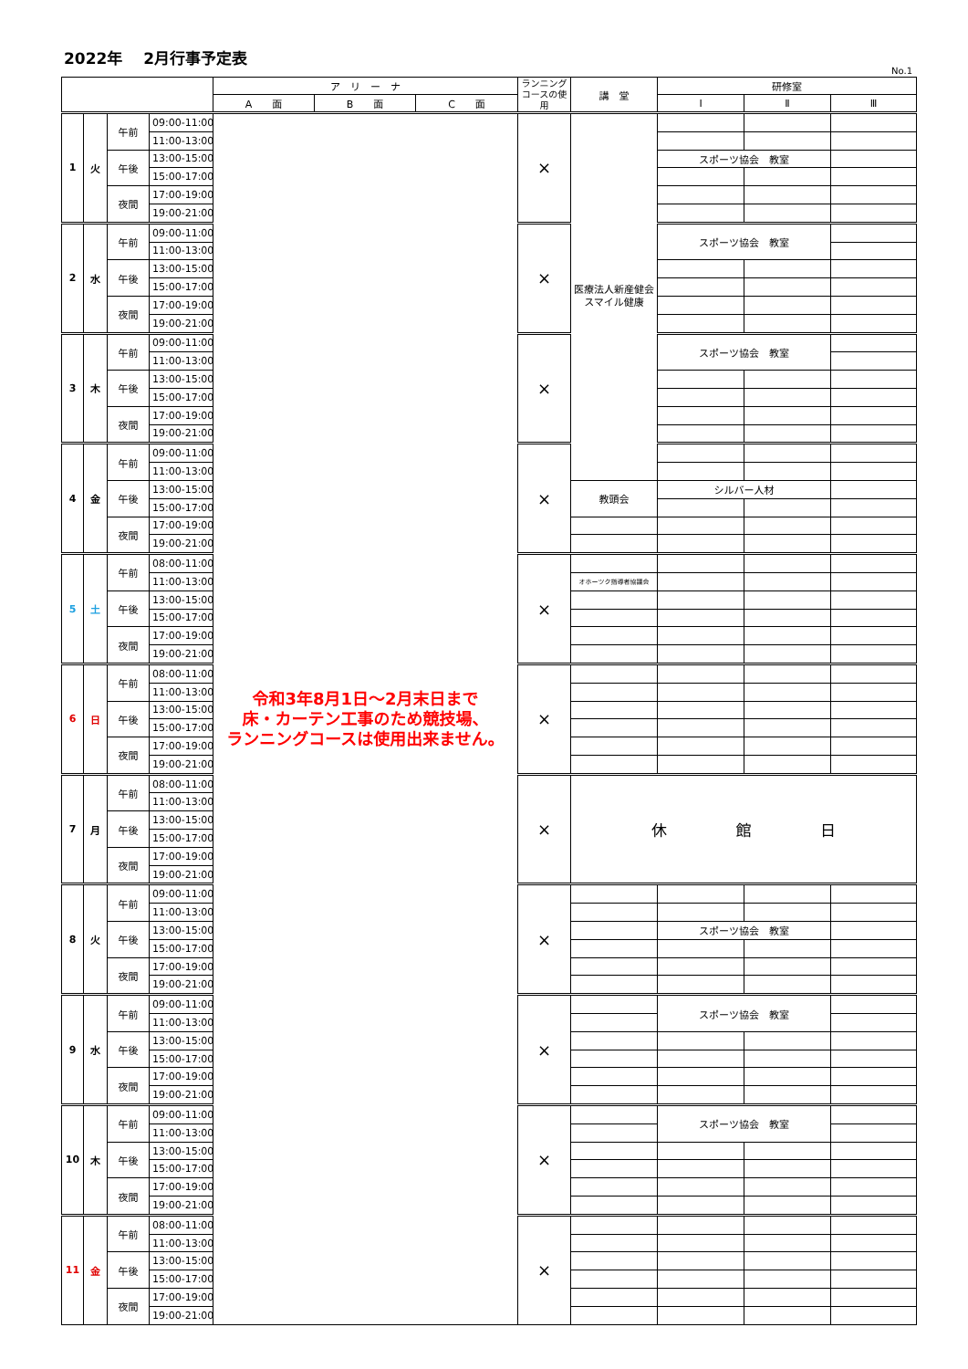2022年　 2月行事予定表
No.1
| | | | | ア リ ー ナ | | | ランニングコースの使用 | 講 堂 | 研修室 | | |
| --- | --- | --- | --- | --- | --- | --- | --- | --- | --- | --- | --- |
| | | | | A 面 | B 面 | C 面 | | | Ⅰ | Ⅱ | Ⅲ |
| 1 | 火 | 午前 | 09:00-11:00 | 令和3年8月1日～2月末日まで 床・カーテン工事のため競技場、 ランニングコースは使用出来ません。 | | | × | 医療法人新産健会スマイル健康 | | | |
| | | | 11:00-13:00 | | | | | | | | |
| | | 午後 | 13:00-15:00 | | | | | | スポーツ協会 教室 | | |
| | | | 15:00-17:00 | | | | | | | | |
| | | 夜間 | 17:00-19:00 | | | | | | | | |
| | | | 19:00-21:00 | | | | | | | | |
| 2 | 水 | 午前 | 09:00-11:00 | | | | × | | スポーツ協会 教室 | | |
| | | | 11:00-13:00 | | | | | | | | |
| | | 午後 | 13:00-15:00 | | | | | | | | |
| | | | 15:00-17:00 | | | | | | | | |
| | | 夜間 | 17:00-19:00 | | | | | | | | |
| | | | 19:00-21:00 | | | | | | | | |
| 3 | 木 | 午前 | 09:00-11:00 | | | | × | | スポーツ協会 教室 | | |
| | | | 11:00-13:00 | | | | | | | | |
| | | 午後 | 13:00-15:00 | | | | | | | | |
| | | | 15:00-17:00 | | | | | | | | |
| | | 夜間 | 17:00-19:00 | | | | | | | | |
| | | | 19:00-21:00 | | | | | | | | |
| 4 | 金 | 午前 | 09:00-11:00 | | | | × | | | | |
| | | | 11:00-13:00 | | | | | | | | |
| | | 午後 | 13:00-15:00 | | | | | 教頭会 | シルバー人材 | | |
| | | | 15:00-17:00 | | | | | | | | |
| | | 夜間 | 17:00-19:00 | | | | | | | | |
| | | | 19:00-21:00 | | | | | | | | |
| 5 | 土 | 午前 | 08:00-11:00 | | | | × | | | | |
| | | | 11:00-13:00 | | | | | オホーツク指導者協議会 | | | |
| | | 午後 | 13:00-15:00 | | | | | | | | |
| | | | 15:00-17:00 | | | | | | | | |
| | | 夜間 | 17:00-19:00 | | | | | | | | |
| | | | 19:00-21:00 | | | | | | | | |
| 6 | 日 | 午前 | 08:00-11:00 | | | | × | | | | |
| | | | 11:00-13:00 | | | | | | | | |
| | | 午後 | 13:00-15:00 | | | | | | | | |
| | | | 15:00-17:00 | | | | | | | | |
| | | 夜間 | 17:00-19:00 | | | | | | | | |
| | | | 19:00-21:00 | | | | | | | | |
| 7 | 月 | 午前 | 08:00-11:00 | | | | × | 休 館 日 | | | |
| | | | 11:00-13:00 | | | | | | | | |
| | | 午後 | 13:00-15:00 | | | | | | | | |
| | | | 15:00-17:00 | | | | | | | | |
| | | 夜間 | 17:00-19:00 | | | | | | | | |
| | | | 19:00-21:00 | | | | | | | | |
| 8 | 火 | 午前 | 09:00-11:00 | | | | × | | | | |
| | | | 11:00-13:00 | | | | | | | | |
| | | 午後 | 13:00-15:00 | | | | | | スポーツ協会 教室 | | |
| | | | 15:00-17:00 | | | | | | | | |
| | | 夜間 | 17:00-19:00 | | | | | | | | |
| | | | 19:00-21:00 | | | | | | | | |
| 9 | 水 | 午前 | 09:00-11:00 | | | | × | | スポーツ協会 教室 | | |
| | | | 11:00-13:00 | | | | | | | | |
| | | 午後 | 13:00-15:00 | | | | | | | | |
| | | | 15:00-17:00 | | | | | | | | |
| | | 夜間 | 17:00-19:00 | | | | | | | | |
| | | | 19:00-21:00 | | | | | | | | |
| 10 | 木 | 午前 | 09:00-11:00 | | | | × | | スポーツ協会 教室 | | |
| | | | 11:00-13:00 | | | | | | | | |
| | | 午後 | 13:00-15:00 | | | | | | | | |
| | | | 15:00-17:00 | | | | | | | | |
| | | 夜間 | 17:00-19:00 | | | | | | | | |
| | | | 19:00-21:00 | | | | | | | | |
| 11 | 金 | 午前 | 08:00-11:00 | | | | × | | | | |
| | | | 11:00-13:00 | | | | | | | | |
| | | 午後 | 13:00-15:00 | | | | | | | | |
| | | | 15:00-17:00 | | | | | | | | |
| | | 夜間 | 17:00-19:00 | | | | | | | | |
| | | | 19:00-21:00 | | | | | | | | |